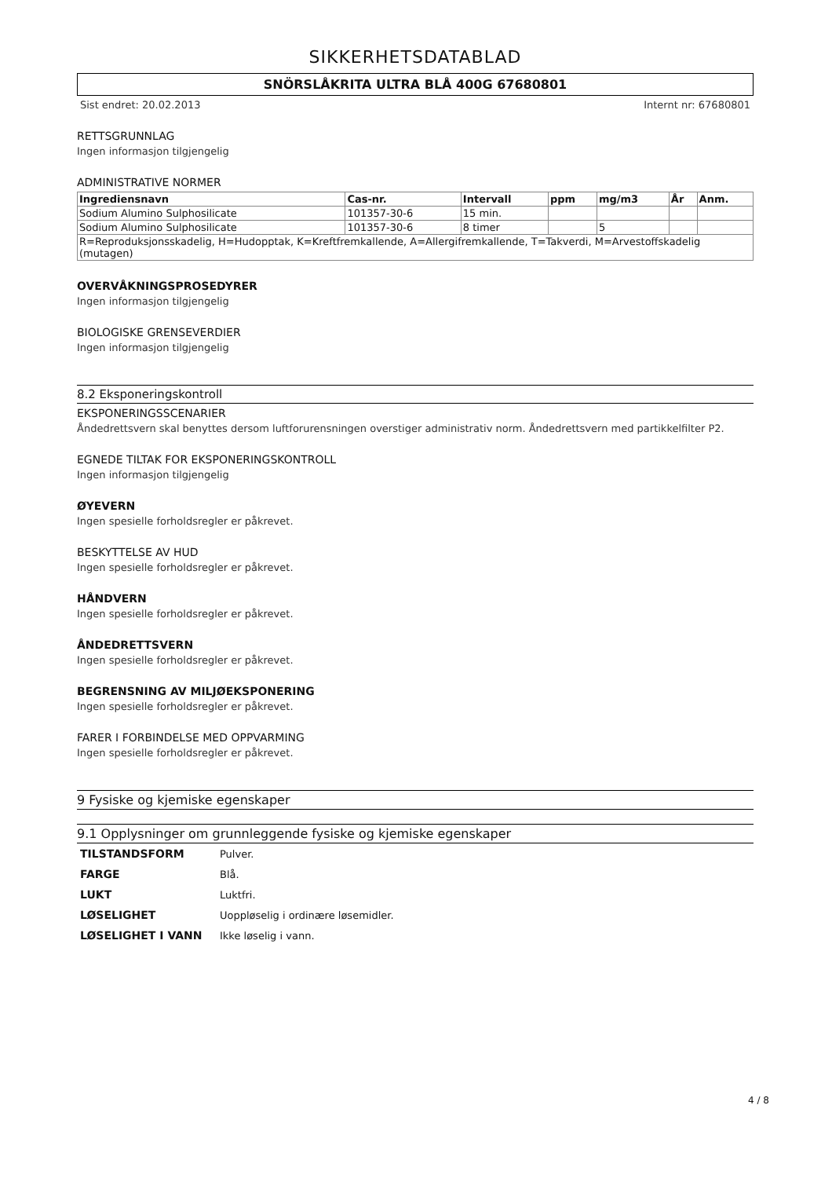SIKKERHETSDATABLAD
SNÖRSLÅKRITA ULTRA BLÅ 400G 67680801
Sist endret: 20.02.2013 Internt nr: 67680801
RETTSGRUNNLAG
Ingen informasjon tilgjengelig
ADMINISTRATIVE NORMER
| Ingrediensnavn | Cas-nr. | Intervall | ppm | mg/m3 | År | Anm. |
| --- | --- | --- | --- | --- | --- | --- |
| Sodium Alumino Sulphosilicate | 101357-30-6 | 15 min. | | | | |
| Sodium Alumino Sulphosilicate | 101357-30-6 | 8 timer | | 5 | | |
| R=Reproduksjonsskadelig, H=Hudopptak, K=Kreftfremkallende, A=Allergifremkallende, T=Takverdi, M=Arvestoffskadelig (mutagen) | | | | | | |
OVERVÅKNINGSPROSEDYRER
Ingen informasjon tilgjengelig
BIOLOGISKE GRENSEVERDIER
Ingen informasjon tilgjengelig
8.2 Eksponeringskontroll
EKSPONERINGSSCENARIER
Åndedrettsvern skal benyttes dersom luftforurensningen overstiger administrativ norm. Åndedrettsvern med partikkelfilter P2.
EGNEDE TILTAK FOR EKSPONERINGSKONTROLL
Ingen informasjon tilgjengelig
ØYEVERN
Ingen spesielle forholdsregler er påkrevet.
BESKYTTELSE AV HUD
Ingen spesielle forholdsregler er påkrevet.
HÅNDVERN
Ingen spesielle forholdsregler er påkrevet.
ÅNDEDRETTSVERN
Ingen spesielle forholdsregler er påkrevet.
BEGRENSNING AV MILJØEKSPONERING
Ingen spesielle forholdsregler er påkrevet.
FARER I FORBINDELSE MED OPPVARMING
Ingen spesielle forholdsregler er påkrevet.
9 Fysiske og kjemiske egenskaper
9.1 Opplysninger om grunnleggende fysiske og kjemiske egenskaper
| TILSTANDSFORM | Pulver. |
| FARGE | Blå. |
| LUKT | Luktfri. |
| LØSELIGHET | Uoppløselig i ordinære løsemidler. |
| LØSELIGHET I VANN | Ikke løselig i vann. |
4 / 8